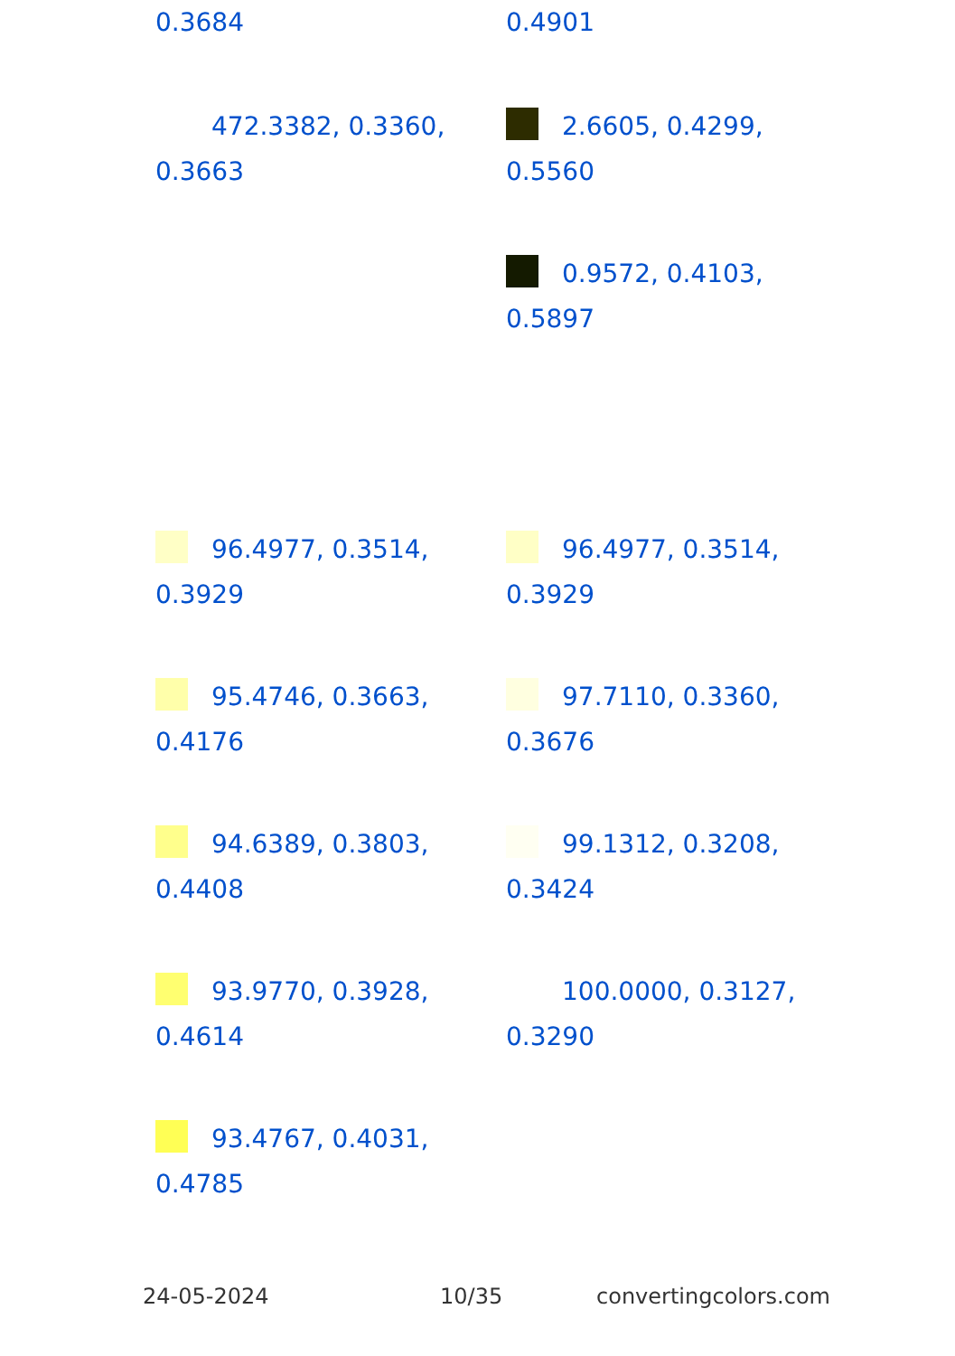0.3684 0.4901
472.3382, 0.3360, 0.3663
2.6605, 0.4299, 0.5560
0.9572, 0.4103, 0.5897
96.4977, 0.3514, 0.3929
96.4977, 0.3514, 0.3929
95.4746, 0.3663, 0.4176
97.7110, 0.3360, 0.3676
94.6389, 0.3803, 0.4408
99.1312, 0.3208, 0.3424
93.9770, 0.3928, 0.4614
100.0000, 0.3127, 0.3290
93.4767, 0.4031, 0.4785
24-05-2024 10/35 convertingcolors.com